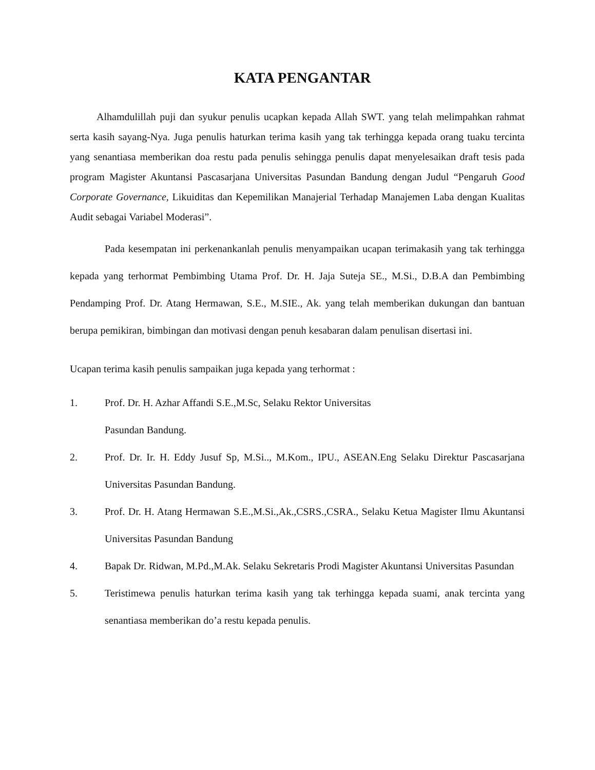KATA PENGANTAR
Alhamdulillah puji dan syukur penulis ucapkan kepada Allah SWT. yang telah melimpahkan rahmat serta kasih sayang-Nya. Juga penulis haturkan terima kasih yang tak terhingga kepada orang tuaku tercinta yang senantiasa memberikan doa restu pada penulis sehingga penulis dapat menyelesaikan draft tesis pada program Magister Akuntansi Pascasarjana Universitas Pasundan Bandung dengan Judul “Pengaruh Good Corporate Governance, Likuiditas dan Kepemilikan Manajerial Terhadap Manajemen Laba dengan Kualitas Audit sebagai Variabel Moderasi”.
Pada kesempatan ini perkenankanlah penulis menyampaikan ucapan terimakasih yang tak terhingga kepada yang terhormat Pembimbing Utama Prof. Dr. H. Jaja Suteja SE., M.Si., D.B.A dan Pembimbing Pendamping Prof. Dr. Atang Hermawan, S.E., M.SIE., Ak. yang telah memberikan dukungan dan bantuan berupa pemikiran, bimbingan dan motivasi dengan penuh kesabaran dalam penulisan disertasi ini.
Ucapan terima kasih penulis sampaikan juga kepada yang terhormat :
1. Prof. Dr. H. Azhar Affandi S.E.,M.Sc, Selaku Rektor Universitas
Pasundan Bandung.
2. Prof. Dr. Ir. H. Eddy Jusuf Sp, M.Si.., M.Kom., IPU., ASEAN.Eng Selaku Direktur Pascasarjana Universitas Pasundan Bandung.
3. Prof. Dr. H. Atang Hermawan S.E.,M.Si.,Ak.,CSRS.,CSRA., Selaku Ketua Magister Ilmu Akuntansi Universitas Pasundan Bandung
4. Bapak Dr. Ridwan, M.Pd.,M.Ak. Selaku Sekretaris Prodi Magister Akuntansi Universitas Pasundan
5. Teristimewa penulis haturkan terima kasih yang tak terhingga kepada suami, anak tercinta yang senantiasa memberikan do’a restu kepada penulis.